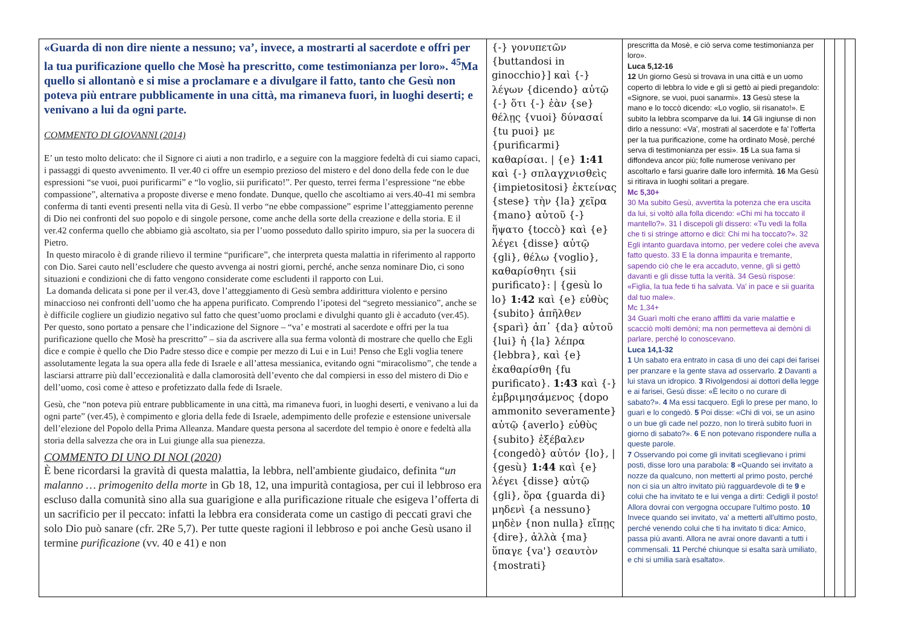| «Guarda di non dire niente a nessuno; va’, invece, a mostrarti al sacerdote e offri per la tua purificazione quello che Mosè ha prescritto, come testimonianza per loro». <sup>45</sup>Ma quello si allontanò e si mise a proclamare e a divulgare il fatto, tanto che Gesù non poteva più entrare pubblicamente in una città, ma rimaneva fuori, in luoghi deserti; e venivano a lui da ogni parte. COMMENTO DI GIOVANNI (2014) E’ un testo molto delicato: che il Signore ci aiuti a non tradirlo, e a seguire con la maggiore fedeltà di cui siamo capaci, i passaggi di questo avvenimento. Il ver.40 ci offre un esempio prezioso del mistero e del dono della fede con le due espressioni “se vuoi, puoi purificarmi” e “lo voglio, sii purificato!”. Per questo, terrei ferma l’espressione “ne ebbe compassione”, alternativa a proposte diverse e meno fondate. Dunque, quello che ascoltiamo ai vers.40-41 mi sembra conferma di tanti eventi presenti nella vita di Gesù. Il verbo “ne ebbe compassione” esprime l’atteggiamento perenne di Dio nei confronti del suo popolo e di singole persone, come anche della sorte della creazione e della storia. E il ver.42 conferma quello che abbiamo già ascoltato, sia per l’uomo posseduto dallo spirito impuro, sia per la suocera di Pietro. In questo miracolo è di grande rilievo il termine “purificare”, che interpreta questa malattia in riferimento al rapporto con Dio. Sarei cauto nell’escludere che questo avvenga ai nostri giorni, perché, anche senza nominare Dio, ci sono situazioni e condizioni che di fatto vengono considerate come escludenti il rapporto con Lui. La domanda delicata si pone per il ver.43, dove l’atteggiamento di Gesù sembra addirittura violento e persino minaccioso nei confronti dell’uomo che ha appena purificato. Comprendo l’ipotesi del “segreto messianico”, anche se è difficile cogliere un giudizio negativo sul fatto che quest’uomo proclami e divulghi quanto gli è accaduto (ver.45). Per questo, sono portato a pensare che l’indicazione del Signore – “va’ e mostrati al sacerdote e offri per la tua purificazione quello che Mosè ha prescritto” – sia da ascrivere alla sua ferma volontà di mostrare che quello che Egli dice e compie è quello che Dio Padre stesso dice e compie per mezzo di Lui e in Lui! Penso che Egli voglia tenere assolutamente legata la sua opera alla fede di Israele e all’attesa messianica, evitando ogni “miracolismo”, che tende a lasciarsi attrarre più dall’eccezionalità e dalla clamorosità dell’evento che dal compiersi in esso del mistero di Dio e dell’uomo, così come è atteso e profetizzato dalla fede di Israele. Gesù, che “non poteva più entrare pubblicamente in una città, ma rimaneva fuori, in luoghi deserti, e venivano a lui da ogni parte” (ver.45), è compimento e gloria della fede di Israele, adempimento delle profezie e estensione universale dell’elezione del Popolo della Prima Alleanza. Mandare questa persona al sacerdote del tempio è onore e fedeltà alla storia della salvezza che ora in Lui giunge alla sua pienezza. COMMENTO DI UNO DI NOI (2020) È bene ricordarsi la gravità di questa malattia, la lebbra, nell'ambiente giudaico, definita “ un malanno … primogenito della morte in Gb 18, 12, una impurità contagiosa, per cui il lebbroso era escluso dalla comunità sino alla sua guarigione e alla purificazione rituale che esigeva l’offerta di un sacrificio per il peccato: infatti la lebbra era considerata come un castigo di peccati gravi che solo Dio può sanare (cfr. 2Re 5,7). Per tutte queste ragioni il lebbroso e poi anche Gesù usano il termine purificazione (vv. 40 e 41) e non | {-} γονυπετῶν {buttandosi in ginocchio}] καὶ {-} λέγων {dicendo} αὐτῷ {-} ὅτι {-} ἐὰν {se} θέλῃς {vuoi} δύνασαί {tu puoi} με {purificarmi} καθαρίσαι. / {e} 1:41 καὶ {-} σπλαγχνισθεὶς {impietositosi} ἐκτείνας {stese} τὴν {la} χεῖρα {mano} αὐτοῦ {-} ἥψατο {toccò} καὶ {e} λέγει {disse} αὐτῷ {gli}, θέλω {voglio}, καθαρίσθητι {sii purificato}: / {gesù lo lo} 1:42 καὶ {e} εὐθὺς {subito} ἀπῆλθεν {sparì} ἀπ᾽ {da} αὐτοῦ {lui} ἡ {la} λέπρα {lebbra}, καὶ {e} ἐκαθαρίσθη {fu purificato}. 1:43 καὶ {-} ἐμβριμησάμενος {dopo ammonito severamente} αὐτῷ {averlo} εὐθὺς {subito} ἐξέβαλεν {congedò} αὐτόν {lo}, / {gesù} 1:44 καὶ {e} λέγει {disse} αὐτῷ {gli}, ὅρα {guarda di} μηδενὶ {a nessuno} μηδὲν {non nulla} εἴπῃς {dire}, ἀλλὰ {ma} ὕπαγε {va'} σεαυτὸν {mostrati} | prescritta da Mosè, e ciò serva come testimonianza per loro». Luca 5,12-16 12 Un giorno Gesù si trovava in una città e un uomo coperto di lebbra lo vide e gli si gettò ai piedi pregandolo: «Signore, se vuoi, puoi sanarmi». 13 Gesù stese la mano e lo toccò dicendo: «Lo voglio, sii risanato!». E subito la lebbra scomparve da lui. 14 Gli ingiunse di non dirlo a nessuno: «Va', mostrati al sacerdote e fa' l'offerta per la tua purificazione, come ha ordinato Mosè, perché serva di testimonianza per essi». 15 La sua fama si diffondeva ancor più; folle numerose venivano per ascoltarlo e farsi guarire dalle loro infermità. 16 Ma Gesù si ritirava in luoghi solitari a pregare. Mc 5,30+ 30 Ma subito Gesù, avvertita la potenza che era uscita da lui, si voltò alla folla dicendo: «Chi mi ha toccato il mantello?». 31 I discepoli gli dissero: «Tu vedi la folla che ti si stringe attorno e dici: Chi mi ha toccato?». 32 Egli intanto guardava intorno, per vedere colei che aveva fatto questo. 33 E la donna impaurita e tremante, sapendo ciò che le era accaduto, venne, gli si gettò davanti e gli disse tutta la verità. 34 Gesù rispose: «Figlia, la tua fede ti ha salvata. Va' in pace e sii guarita dal tuo male». Mc 1,34+ 34 Guarì molti che erano afflitti da varie malattie e scacciò molti demòni; ma non permetteva ai demòni di parlare, perché lo conoscevano. Luca 14,1-32 1 Un sabato era entrato in casa di uno dei capi dei farisei per pranzare e la gente stava ad osservarlo. 2 Davanti a lui stava un idropico. 3 Rivolgendosi ai dottori della legge e ai farisei, Gesù disse: «È lecito o no curare di sabato?». 4 Ma essi tacquero. Egli lo prese per mano, lo guarì e lo congedò. 5 Poi disse: «Chi di voi, se un asino o un bue gli cade nel pozzo, non lo tirerà subito fuori in giorno di sabato?». 6 E non potevano rispondere nulla a queste parole. 7 Osservando poi come gli invitati sceglievano i primi posti, disse loro una parabola: 8 «Quando sei invitato a nozze da qualcuno, non metterti al primo posto, perché non ci sia un altro invitato più ragguardevole di te 9 e colui che ha invitato te e lui venga a dirti: Cedigli il posto! Allora dovrai con vergogna occupare l'ultimo posto. 10 Invece quando sei invitato, va' a metterti all'ultimo posto, perché venendo colui che ti ha invitato ti dica: Amico, passa più avanti. Allora ne avrai onore davanti a tutti i commensali. 11 Perché chiunque si esalta sarà umiliato, e chi si umilia sarà esaltato». | | | |